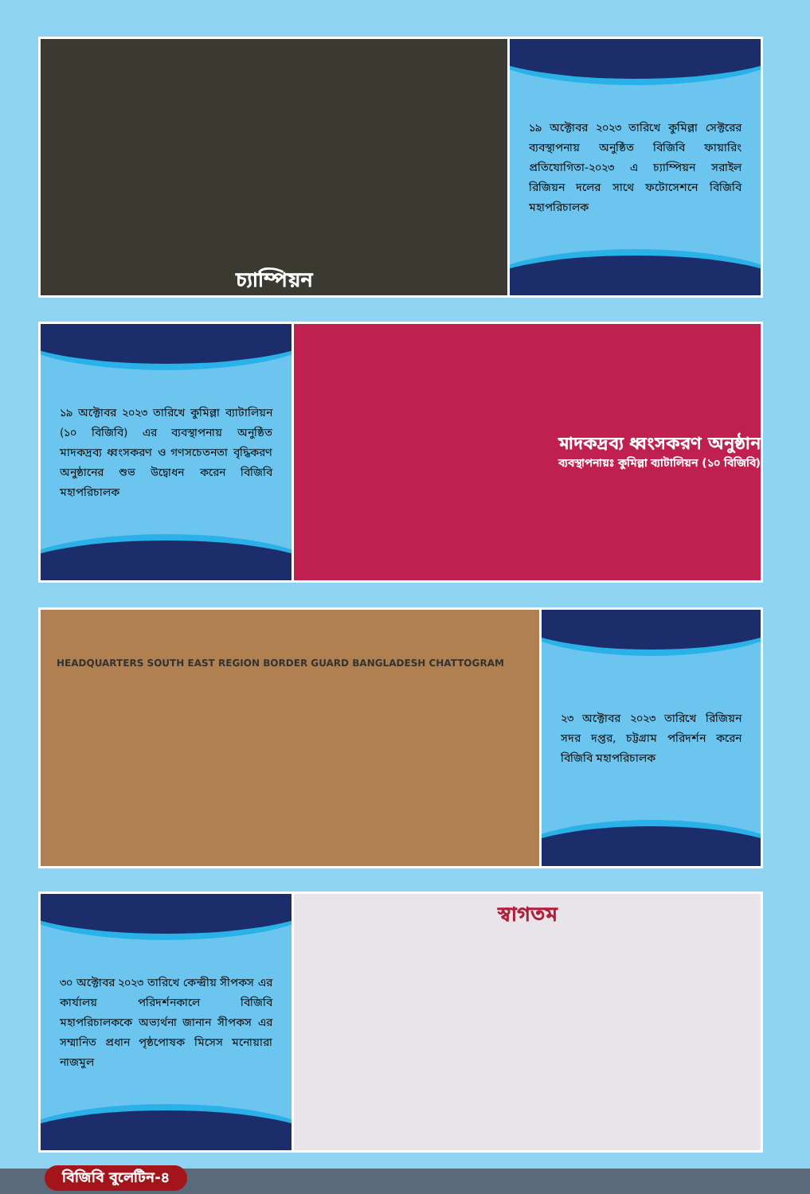চ্যাম্পিয়ন
১৯ অক্টোবর ২০২৩ তারিখে কুমিল্লা সেক্টরের ব্যবস্থাপনায় অনুষ্ঠিত বিজিবি ফায়ারিং প্রতিযোগিতা-২০২৩ এ চ্যাম্পিয়ন সরাইল রিজিয়ন দলের সাথে ফটোসেশনে বিজিবি মহাপরিচালক
১৯ অক্টোবর ২০২৩ তারিখে কুমিল্লা ব্যাটালিয়ন (১০ বিজিবি) এর ব্যবস্থাপনায় অনুষ্ঠিত মাদকদ্রব্য ধ্বংসকরণ ও গণসচেতনতা বৃদ্ধিকরণ অনুষ্ঠানের শুভ উদ্বোধন করেন বিজিবি মহাপরিচালক
মাদকদ্রব্য ধ্বংসকরণ অনুষ্ঠান
ব্যবস্থাপনায়ঃ কুমিল্লা ব্যাটালিয়ন (১০ বিজিবি)
HEADQUARTERS SOUTH EAST REGION BORDER GUARD BANGLADESH CHATTOGRAM
২৩ অক্টোবর ২০২৩ তারিখে রিজিয়ন সদর দপ্তর, চট্টগ্রাম পরিদর্শন করেন বিজিবি মহাপরিচালক
৩০ অক্টোবর ২০২৩ তারিখে কেন্দ্রীয় সীপকস এর কার্যালয় পরিদর্শনকালে বিজিবি মহাপরিচালককে অভ্যর্থনা জানান সীপকস এর সম্মানিত প্রধান পৃষ্ঠপোষক মিসেস মনোয়ারা নাজমুল
স্বাগতম
বিজিবি বুলেটিন-৪